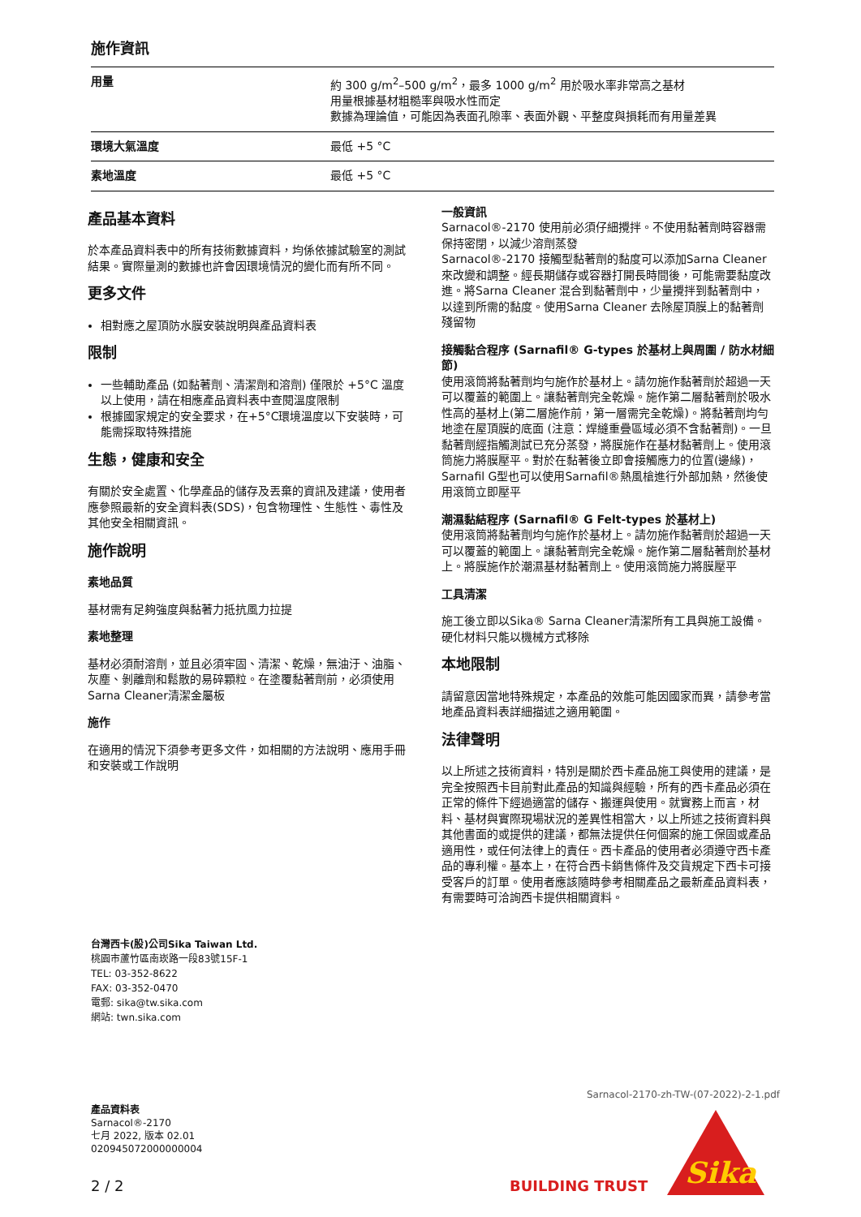施作資訊
| 用量 | 約 300 g/m<sup>2</sup>–500 g/m<sup>2</sup>，最多 1000 g/m<sup>2</sup> 用於吸水率非常高之基材 用量根據基材粗糙率與吸水性而定 數據為理論值，可能因為表面孔隙率、表面外觀、平整度與損耗而有用量差異 |
| 環境大氣溫度 | 最低 +5 °C |
| 素地溫度 | 最低 +5 °C |
產品基本資料
於本產品資料表中的所有技術數據資料，均係依據試驗室的測試結果。實際量測的數據也許會因環境情況的變化而有所不同。
更多文件
相對應之屋頂防水膜安裝說明與產品資料表
限制
一些輔助產品 (如黏著劑、清潔劑和溶劑) 僅限於 +5°C 溫度以上使用，請在相應產品資料表中查閱溫度限制
根據國家規定的安全要求，在+5°C環境溫度以下安裝時，可能需採取特殊措施
生態，健康和安全
有關於安全處置、化學產品的儲存及丟棄的資訊及建議，使用者應參照最新的安全資料表(SDS)，包含物理性、生態性、毒性及其他安全相關資訊。
施作說明
素地品質
基材需有足夠強度與黏著力抵抗風力拉提
素地整理
基材必須耐溶劑，並且必須牢固、清潔、乾燥，無油汙、油脂、灰塵、剝離劑和鬆散的易碎顆粒。在塗覆黏著劑前，必須使用Sarna Cleaner清潔金屬板
施作
在適用的情況下須參考更多文件，如相關的方法說明、應用手冊和安裝或工作說明
一般資訊
Sarnacol®-2170 使用前必須仔細攪拌。不使用黏著劑時容器需保持密閉，以減少溶劑蒸發
Sarnacol®-2170 接觸型黏著劑的黏度可以添加Sarna Cleaner來改變和調整。經長期儲存或容器打開長時間後，可能需要黏度改進。將Sarna Cleaner 混合到黏著劑中，少量攪拌到黏著劑中，以達到所需的黏度。使用Sarna Cleaner 去除屋頂膜上的黏著劑殘留物
接觸黏合程序 (Sarnafil® G-types 於基材上與周圍 / 防水材細節)
使用滾筒將黏著劑均勻施作於基材上。請勿施作黏著劑於超過一天可以覆蓋的範圍上。讓黏著劑完全乾燥。施作第二層黏著劑於吸水性高的基材上(第二層施作前，第一層需完全乾燥)。將黏著劑均勻地塗在屋頂膜的底面 (注意：焊縫重疊區域必須不含黏著劑)。一旦黏著劑經指觸測試已充分蒸發，將膜施作在基材黏著劑上。使用滾筒施力將膜壓平。對於在黏著後立即會接觸應力的位置(邊緣)，Sarnafil G型也可以使用Sarnafil®熱風槍進行外部加熱，然後使用滾筒立即壓平
潮濕黏結程序 (Sarnafil® G Felt-types 於基材上)
使用滾筒將黏著劑均勻施作於基材上。請勿施作黏著劑於超過一天可以覆蓋的範圍上。讓黏著劑完全乾燥。施作第二層黏著劑於基材上。將膜施作於潮濕基材黏著劑上。使用滾筒施力將膜壓平
工具清潔
施工後立即以Sika® Sarna Cleaner清潔所有工具與施工設備。硬化材料只能以機械方式移除
本地限制
請留意因當地特殊規定，本產品的效能可能因國家而異，請參考當地產品資料表詳細描述之適用範圍。
法律聲明
以上所述之技術資料，特別是關於西卡產品施工與使用的建議，是完全按照西卡目前對此產品的知識與經驗，所有的西卡產品必須在正常的條件下經過適當的儲存、搬運與使用。就實務上而言，材料、基材與實際現場狀況的差異性相當大，以上所述之技術資料與其他書面的或提供的建議，都無法提供任何個案的施工保固或產品適用性，或任何法律上的責任。西卡產品的使用者必須遵守西卡產品的專利權。基本上，在符合西卡銷售條件及交貨規定下西卡可接受客戶的訂單。使用者應該隨時參考相關產品之最新產品資料表，有需要時可洽詢西卡提供相關資料。
台灣西卡(股)公司Sika Taiwan Ltd.
桃園市蘆竹區南崁路一段83號15F-1
TEL: 03-352-8622
FAX: 03-352-0470
電郵: sika@tw.sika.com
網站: twn.sika.com
產品資料表
Sarnacol®-2170
七月 2022, 版本 02.01
020945072000000004
2 / 2
Sarnacol-2170-zh-TW-(07-2022)-2-1.pdf
BUILDING TRUST
Sika